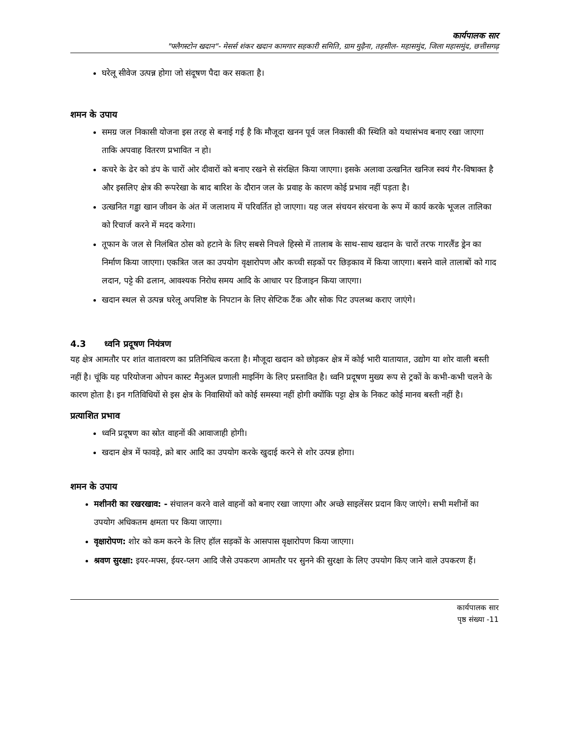कार्यपालक सार
"फ्लैगस्टोन खदान"- मेसर्स शंकर खदान कामगार सहकारी समिति, ग्राम मुढ़ैना, तहसील- महासमुंद, जिला महासमुंद, छत्तीसगढ़
घरेलू सीवेज उत्पन्न होगा जो संदूषण पैदा कर सकता है।
शमन के उपाय
समग्र जल निकासी योजना इस तरह से बनाई गई है कि मौजूदा खनन पूर्व जल निकासी की स्थिति को यथासंभव बनाए रखा जाएगा ताकि अपवाह वितरण प्रभावित न हो।
कचरे के ढेर को डंप के चारों ओर दीवारों को बनाए रखने से संरक्षित किया जाएगा। इसके अलावा उत्खनित खनिज स्वयं गैर-विषाक्त है और इसलिए क्षेत्र की रूपरेखा के बाद बारिश के दौरान जल के प्रवाह के कारण कोई प्रभाव नहीं पड़ता है।
उत्खनित गड्ढा खान जीवन के अंत में जलाशय में परिवर्तित हो जाएगा। यह जल संचयन संरचना के रूप में कार्य करके भूजल तालिका को रिचार्ज करने में मदद करेगा।
तूफान के जल से निलंबित ठोस को हटाने के लिए सबसे निचले हिस्से में तालाब के साथ-साथ खदान के चारों तरफ गारलैंड ड्रेन का निर्माण किया जाएगा। एकत्रित जल का उपयोग वृक्षारोपण और कच्ची सड़कों पर छिड़काव में किया जाएगा। बसने वाले तालाबों को गाद लदान, पट्टे की ढलान, आवश्यक निरोध समय आदि के आधार पर डिजाइन किया जाएगा।
खदान स्थल से उत्पन्न घरेलू अपशिष्ट के निपटान के लिए सेप्टिक टैंक और सोक पिट उपलब्ध कराए जाएंगे।
4.3 ध्वनि प्रदूषण नियंत्रण
यह क्षेत्र आमतौर पर शांत वातावरण का प्रतिनिधित्व करता है। मौजूदा खदान को छोड़कर क्षेत्र में कोई भारी यातायात, उद्योग या शोर वाली बस्ती नहीं है। चूंकि यह परियोजना ओपन कास्ट मैनुअल प्रणाली माइनिंग के लिए प्रस्तावित है। ध्वनि प्रदूषण मुख्य रूप से ट्रकों के कभी-कभी चलने के कारण होता है। इन गतिविधियों से इस क्षेत्र के निवासियों को कोई समस्या नहीं होगी क्योंकि पट्टा क्षेत्र के निकट कोई मानव बस्ती नहीं है।
प्रत्याशित प्रभाव
ध्वनि प्रदूषण का स्रोत वाहनों की आवाजाही होगी।
खदान क्षेत्र में फावड़े, क्रो बार आदि का उपयोग करके खुदाई करने से शोर उत्पन्न होगा।
शमन के उपाय
मशीनरी का रखरखाव: - संचालन करने वाले वाहनों को बनाए रखा जाएगा और अच्छे साइलेंसर प्रदान किए जाएंगे। सभी मशीनों का उपयोग अधिकतम क्षमता पर किया जाएगा।
वृक्षारोपण: शोर को कम करने के लिए हॉल सड़कों के आसपास वृक्षारोपण किया जाएगा।
श्रवण सुरक्षा: इयर-मफ्स, ईयर-प्लग आदि जैसे उपकरण आमतौर पर सुनने की सुरक्षा के लिए उपयोग किए जाने वाले उपकरण हैं।
कार्यपालक सार
पृष्ठ संख्या -11